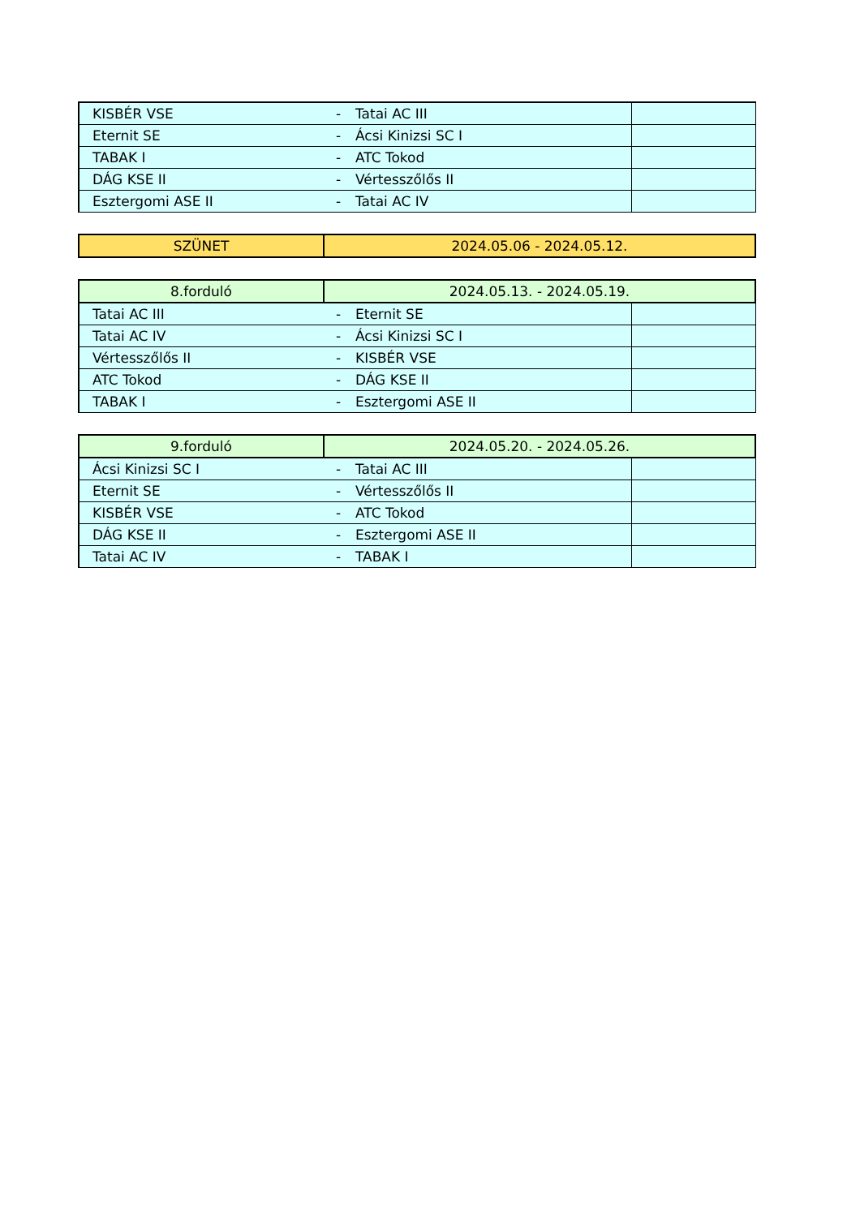| KISBÉR VSE | - | Tatai AC III | |
| Eternit SE | - | Ácsi Kinizsi SC I | |
| TABAK I | - | ATC Tokod | |
| DÁG KSE II | - | Vértesszőlős II | |
| Esztergomi ASE II | - | Tatai AC IV | |
| SZÜNET | 2024.05.06 - 2024.05.12. |
| 8.forduló | 2024.05.13. - 2024.05.19. |
| Tatai AC III | - | Eternit SE | |
| Tatai AC IV | - | Ácsi Kinizsi SC I | |
| Vértesszőlős II | - | KISBÉR VSE | |
| ATC Tokod | - | DÁG KSE II | |
| TABAK I | - | Esztergomi ASE II | |
| 9.forduló | 2024.05.20. - 2024.05.26. |
| Ácsi Kinizsi SC I | - | Tatai AC III | |
| Eternit SE | - | Vértesszőlős II | |
| KISBÉR VSE | - | ATC Tokod | |
| DÁG KSE II | - | Esztergomi ASE II | |
| Tatai AC IV | - | TABAK I | |